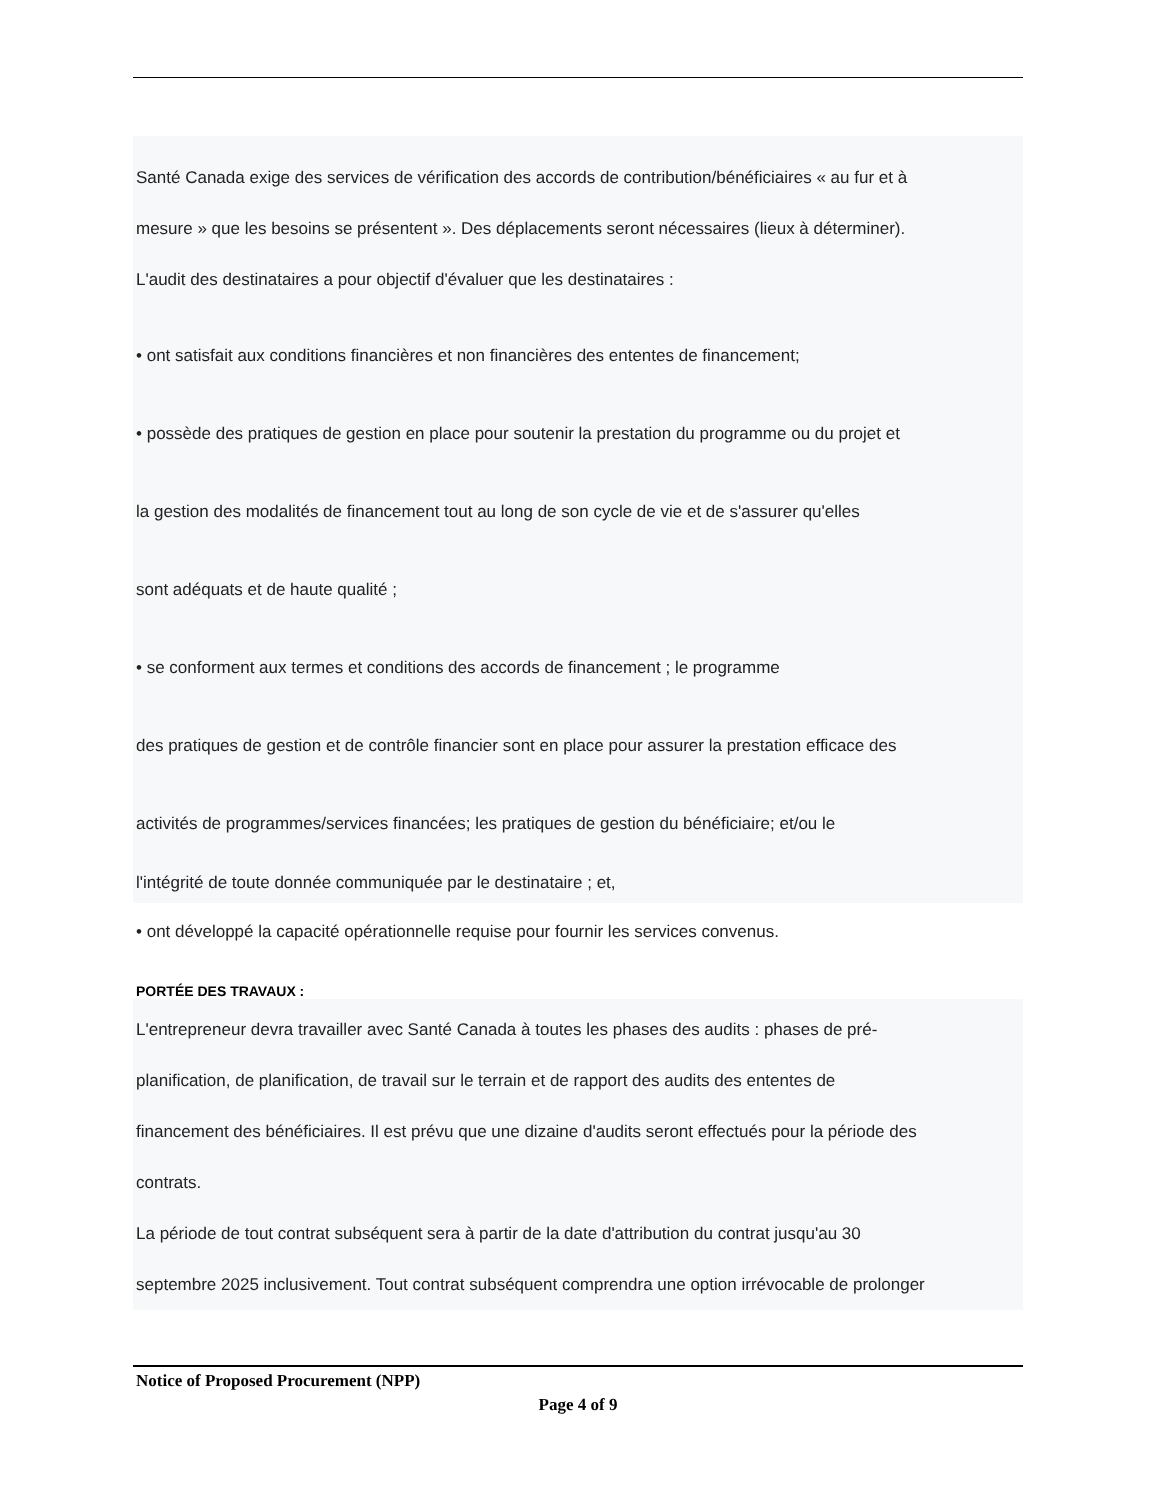Santé Canada exige des services de vérification des accords de contribution/bénéficiaires « au fur et à
mesure » que les besoins se présentent ». Des déplacements seront nécessaires (lieux à déterminer).
L'audit des destinataires a pour objectif d'évaluer que les destinataires :
• ont satisfait aux conditions financières et non financières des ententes de financement;
• possède des pratiques de gestion en place pour soutenir la prestation du programme ou du projet et
la gestion des modalités de financement tout au long de son cycle de vie et de s'assurer qu'elles
sont adéquats et de haute qualité ;
• se conforment aux termes et conditions des accords de financement ; le programme
des pratiques de gestion et de contrôle financier sont en place pour assurer la prestation efficace des
activités de programmes/services financées; les pratiques de gestion du bénéficiaire; et/ou le
l'intégrité de toute donnée communiquée par le destinataire ; et,
• ont développé la capacité opérationnelle requise pour fournir les services convenus.
PORTÉE DES TRAVAUX :
L'entrepreneur devra travailler avec Santé Canada à toutes les phases des audits : phases de pré-
planification, de planification, de travail sur le terrain et de rapport des audits des ententes de
financement des bénéficiaires. Il est prévu que une dizaine d'audits seront effectués pour la période des
contrats.
La période de tout contrat subséquent sera à partir de la date d'attribution du contrat jusqu'au 30
septembre 2025 inclusivement. Tout contrat subséquent comprendra une option irrévocable de prolonger
Notice of Proposed Procurement (NPP)
Page 4 of 9